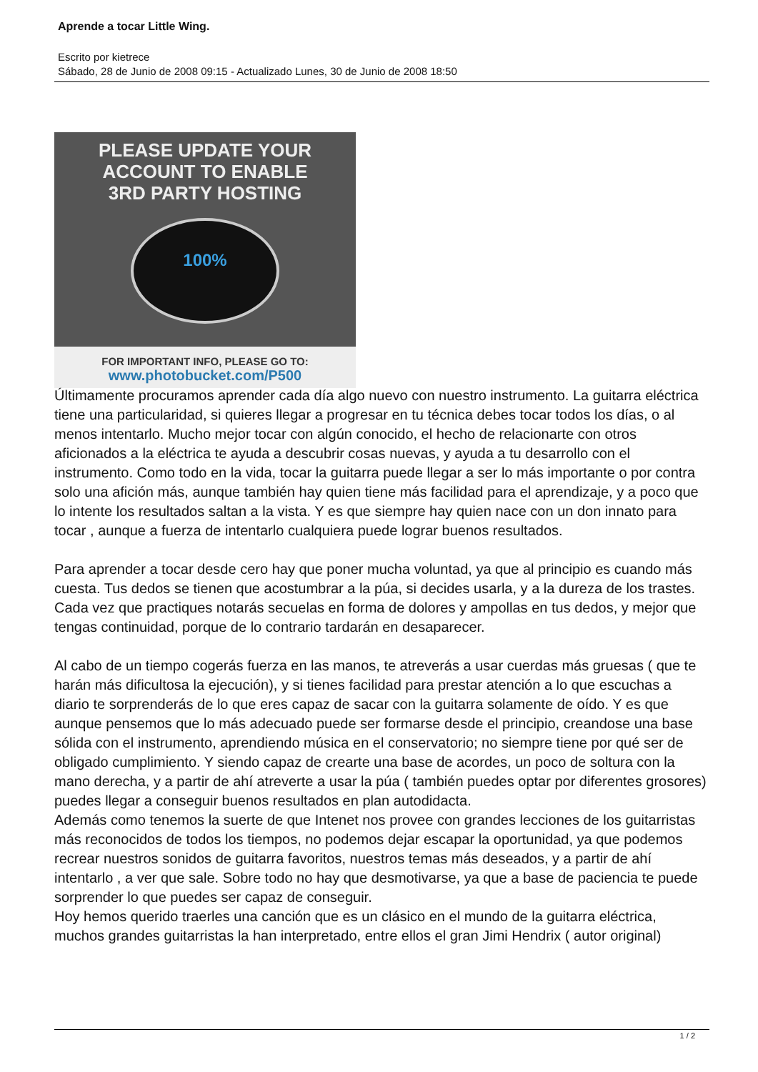Aprende a tocar Little Wing.
Escrito por kietrece
Sábado, 28 de Junio de 2008 09:15 - Actualizado Lunes, 30 de Junio de 2008 18:50
PLEASE UPDATE YOUR
ACCOUNT TO ENABLE
3RD PARTY HOSTING
100%
FOR IMPORTANT INFO, PLEASE GO TO:
www.photobucket.com/P500
Últimamente procuramos aprender cada día algo nuevo con nuestro instrumento. La guitarra eléctrica tiene una particularidad, si quieres llegar a progresar en tu técnica debes tocar todos los días, o al menos intentarlo. Mucho mejor tocar con algún conocido, el hecho de relacionarte con otros aficionados a la eléctrica te ayuda a descubrir cosas nuevas, y ayuda a tu desarrollo con el instrumento. Como todo en la vida, tocar la guitarra puede llegar a ser lo más importante o por contra solo una afición más, aunque también hay quien tiene más facilidad para el aprendizaje, y a poco que lo intente los resultados saltan a la vista. Y es que siempre hay quien nace con un don innato para tocar , aunque a fuerza de intentarlo cualquiera puede lograr buenos resultados.
Para aprender a tocar desde cero hay que poner mucha voluntad, ya que al principio es cuando más cuesta. Tus dedos se tienen que acostumbrar a la púa, si decides usarla, y a la dureza de los trastes. Cada vez que practiques notarás secuelas en forma de dolores y ampollas en tus dedos, y mejor que tengas continuidad, porque de lo contrario tardarán en desaparecer.
Al cabo de un tiempo cogerás fuerza en las manos, te atreverás a usar cuerdas más gruesas ( que te harán más dificultosa la ejecución), y si tienes facilidad para prestar atención a lo que escuchas a diario te sorprenderás de lo que eres capaz de sacar con la guitarra solamente de oído. Y es que aunque pensemos que lo más adecuado puede ser formarse desde el principio, creandose una base sólida con el instrumento, aprendiendo música en el conservatorio; no siempre tiene por qué ser de obligado cumplimiento. Y siendo capaz de crearte una base de acordes, un poco de soltura con la mano derecha, y a partir de ahí atreverte a usar la púa ( también puedes optar por diferentes grosores) puedes llegar a conseguir buenos resultados en plan autodidacta.
Además como tenemos la suerte de que Intenet nos provee con grandes lecciones de los guitarristas más reconocidos de todos los tiempos, no podemos dejar escapar la oportunidad, ya que podemos recrear nuestros sonidos de guitarra favoritos, nuestros temas más deseados, y a partir de ahí intentarlo , a ver que sale. Sobre todo no hay que desmotivarse, ya que a base de paciencia te puede sorprender lo que puedes ser capaz de conseguir.
Hoy hemos querido traerles una canción que es un clásico en el mundo de la guitarra eléctrica, muchos grandes guitarristas la han interpretado, entre ellos el gran Jimi Hendrix ( autor original)
1 / 2